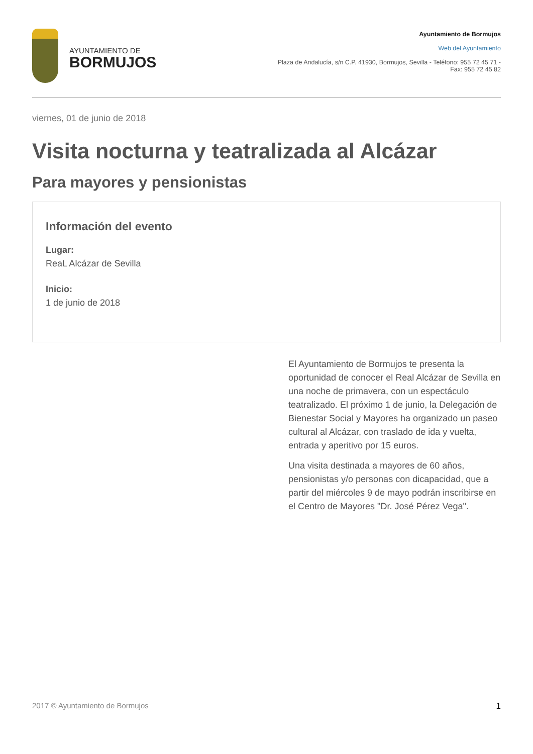AYUNTAMIENTO DE
BORMUJOS
Ayuntamiento de Bormujos
Web del Ayuntamiento
Plaza de Andalucía, s/n C.P. 41930, Bormujos, Sevilla - Teléfono: 955 72 45 71 - Fax: 955 72 45 82
viernes, 01 de junio de 2018
Visita nocturna y teatralizada al Alcázar
Para mayores y pensionistas
Información del evento
Lugar:
ReaL Alcázar de Sevilla
Inicio:
1 de junio de 2018
El Ayuntamiento de Bormujos te presenta la oportunidad de conocer el Real Alcázar de Sevilla en una noche de primavera, con un espectáculo teatralizado. El próximo 1 de junio, la Delegación de Bienestar Social y Mayores ha organizado un paseo cultural al Alcázar, con traslado de ida y vuelta, entrada y aperitivo por 15 euros.
Una visita destinada a mayores de 60 años, pensionistas y/o personas con dicapacidad, que a partir del miércoles 9 de mayo podrán inscribirse en el Centro de Mayores "Dr. José Pérez Vega".
2017 © Ayuntamiento de Bormujos 1